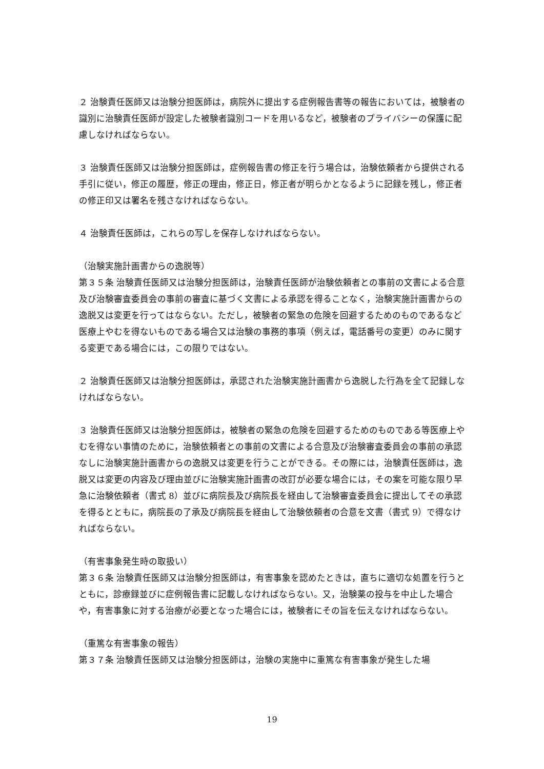２ 治験責任医師又は治験分担医師は，病院外に提出する症例報告書等の報告においては，被験者の識別に治験責任医師が設定した被験者識別コードを用いるなど，被験者のプライバシーの保護に配慮しなければならない。
３ 治験責任医師又は治験分担医師は，症例報告書の修正を行う場合は，治験依頼者から提供される手引に従い，修正の履歴，修正の理由，修正日，修正者が明らかとなるように記録を残し，修正者の修正印又は署名を残さなければならない。
４ 治験責任医師は，これらの写しを保存しなければならない。
（治験実施計画書からの逸脱等）
第３５条 治験責任医師又は治験分担医師は，治験責任医師が治験依頼者との事前の文書による合意及び治験審査委員会の事前の審査に基づく文書による承認を得ることなく，治験実施計画書からの逸脱又は変更を行ってはならない。ただし，被験者の緊急の危険を回避するためのものであるなど医療上やむを得ないものである場合又は治験の事務的事項（例えば，電話番号の変更）のみに関する変更である場合には，この限りではない。
２ 治験責任医師又は治験分担医師は，承認された治験実施計画書から逸脱した行為を全て記録しなければならない。
３ 治験責任医師又は治験分担医師は，被験者の緊急の危険を回避するためのものである等医療上やむを得ない事情のために，治験依頼者との事前の文書による合意及び治験審査委員会の事前の承認なしに治験実施計画書からの逸脱又は変更を行うことができる。その際には，治験責任医師は，逸脱又は変更の内容及び理由並びに治験実施計画書の改訂が必要な場合には，その案を可能な限り早急に治験依頼者（書式 8）並びに病院長及び病院長を経由して治験審査委員会に提出してその承認を得るとともに，病院長の了承及び病院長を経由して治験依頼者の合意を文書（書式 9）で得なければならない。
（有害事象発生時の取扱い）
第３６条 治験責任医師又は治験分担医師は，有害事象を認めたときは，直ちに適切な処置を行うとともに，診療録並びに症例報告書に記載しなければならない。又，治験薬の投与を中止した場合や，有害事象に対する治療が必要となった場合には，被験者にその旨を伝えなければならない。
（重篤な有害事象の報告）
第３７条 治験責任医師又は治験分担医師は，治験の実施中に重篤な有害事象が発生した場
19